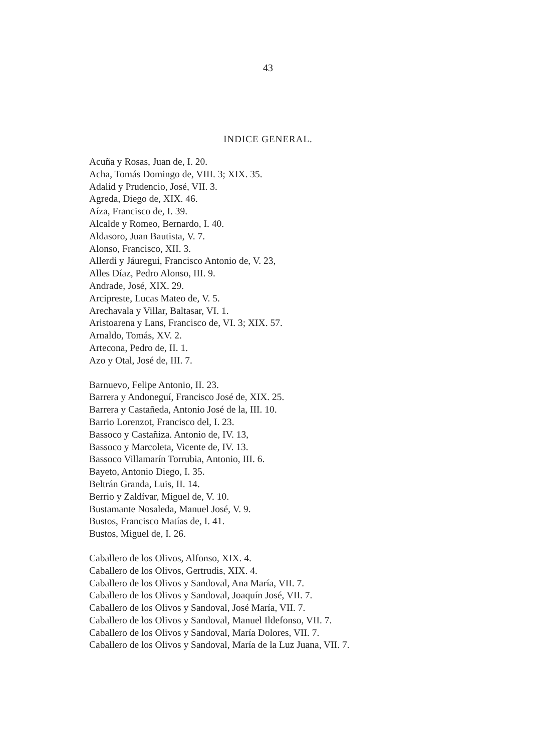43
INDICE GENERAL.
Acuña y Rosas, Juan de, I. 20.
Acha, Tomás Domingo de, VIII. 3; XIX. 35.
Adalid y Prudencio, José, VII. 3.
Agreda, Diego de, XIX. 46.
Aíza, Francisco de, I. 39.
Alcalde y Romeo, Bernardo, I. 40.
Aldasoro, Juan Bautista, V. 7.
Alonso, Francisco, XII. 3.
Allerdi y Jáuregui, Francisco Antonio de, V. 23,
Alles Díaz, Pedro Alonso, III. 9.
Andrade, José, XIX. 29.
Arcipreste, Lucas Mateo de, V. 5.
Arechavala y Villar, Baltasar, VI. 1.
Aristoarena y Lans, Francisco de, VI. 3; XIX. 57.
Arnaldo, Tomás, XV. 2.
Artecona, Pedro de, II. 1.
Azo y Otal, José de, III. 7.
Barnuevo, Felipe Antonio, II. 23.
Barrera y Andoneguí, Francisco José de, XIX. 25.
Barrera y Castañeda, Antonio José de la, III. 10.
Barrio Lorenzot, Francisco del, I. 23.
Bassoco y Castañiza. Antonio de, IV. 13,
Bassoco y Marcoleta, Vicente de, IV. 13.
Bassoco Villamarín Torrubia, Antonio, III. 6.
Bayeto, Antonio Diego, I. 35.
Beltrán Granda, Luis, II. 14.
Berrio y Zaldívar, Miguel de, V. 10.
Bustamante Nosaleda, Manuel José, V. 9.
Bustos, Francisco Matías de, I. 41.
Bustos, Miguel de, I. 26.
Caballero de los Olivos, Alfonso, XIX. 4.
Caballero de los Olivos, Gertrudis, XIX. 4.
Caballero de los Olivos y Sandoval, Ana María, VII. 7.
Caballero de los Olivos y Sandoval, Joaquín José, VII. 7.
Caballero de los Olivos y Sandoval, José María, VII. 7.
Caballero de los Olivos y Sandoval, Manuel Ildefonso, VII. 7.
Caballero de los Olivos y Sandoval, María Dolores, VII. 7.
Caballero de los Olivos y Sandoval, María de la Luz Juana, VII. 7.